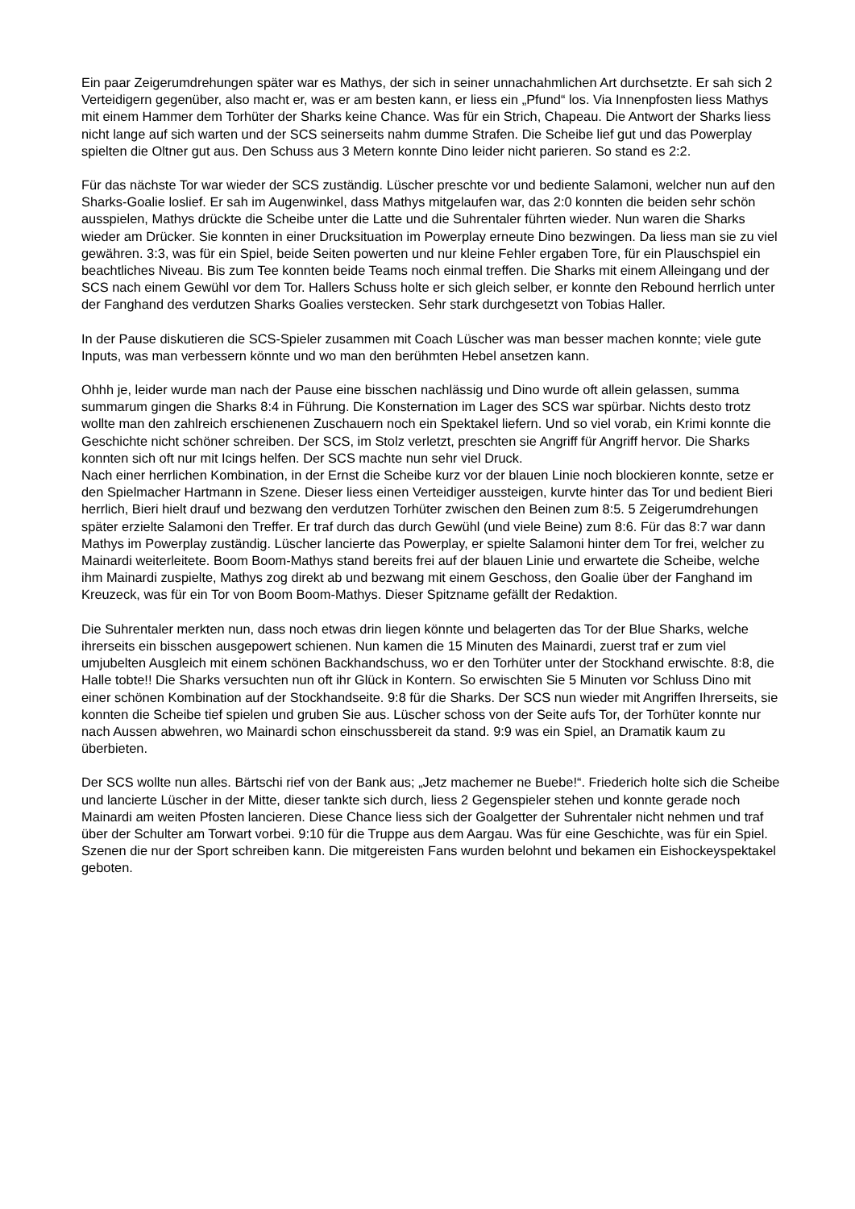Ein paar Zeigerumdrehungen später war es Mathys, der sich in seiner unnachahmlichen Art durchsetzte. Er sah sich 2 Verteidigern gegenüber, also macht er, was er am besten kann, er liess ein „Pfund“ los. Via Innenpfosten liess Mathys mit einem Hammer dem Torhüter der Sharks keine Chance. Was für ein Strich, Chapeau. Die Antwort der Sharks liess nicht lange auf sich warten und der SCS seinerseits nahm dumme Strafen. Die Scheibe lief gut und das Powerplay spielten die Oltner gut aus. Den Schuss aus 3 Metern konnte Dino leider nicht parieren. So stand es 2:2.
Für das nächste Tor war wieder der SCS zuständig. Lüscher preschte vor und bediente Salamoni, welcher nun auf den Sharks-Goalie loslief. Er sah im Augenwinkel, dass Mathys mitgelaufen war, das 2:0 konnten die beiden sehr schön ausspielen, Mathys drückte die Scheibe unter die Latte und die Suhrentaler führten wieder. Nun waren die Sharks wieder am Drücker. Sie konnten in einer Drucksituation im Powerplay erneute Dino bezwingen. Da liess man sie zu viel gewähren. 3:3, was für ein Spiel, beide Seiten powerten und nur kleine Fehler ergaben Tore, für ein Plauschspiel ein beachtliches Niveau. Bis zum Tee konnten beide Teams noch einmal treffen. Die Sharks mit einem Alleingang und der SCS nach einem Gewühl vor dem Tor. Hallers Schuss holte er sich gleich selber, er konnte den Rebound herrlich unter der Fanghand des verdutzen Sharks Goalies verstecken. Sehr stark durchgesetzt von Tobias Haller.
In der Pause diskutieren die SCS-Spieler zusammen mit Coach Lüscher was man besser machen konnte; viele gute Inputs, was man verbessern könnte und wo man den berühmten Hebel ansetzen kann.
Ohhh je, leider wurde man nach der Pause eine bisschen nachlässig und Dino wurde oft allein gelassen, summa summarum gingen die Sharks 8:4 in Führung. Die Konsternation im Lager des SCS war spürbar. Nichts desto trotz wollte man den zahlreich erschienenen Zuschauern noch ein Spektakel liefern. Und so viel vorab, ein Krimi konnte die Geschichte nicht schöner schreiben. Der SCS, im Stolz verletzt, preschten sie Angriff für Angriff hervor. Die Sharks konnten sich oft nur mit Icings helfen. Der SCS machte nun sehr viel Druck.
Nach einer herrlichen Kombination, in der Ernst die Scheibe kurz vor der blauen Linie noch blockieren konnte, setze er den Spielmacher Hartmann in Szene. Dieser liess einen Verteidiger aussteigen, kurvte hinter das Tor und bedient Bieri herrlich, Bieri hielt drauf und bezwang den verdutzen Torhüter zwischen den Beinen zum 8:5. 5 Zeigerumdrehungen später erzielte Salamoni den Treffer. Er traf durch das durch Gewühl (und viele Beine) zum 8:6. Für das 8:7 war dann Mathys im Powerplay zuständig. Lüscher lancierte das Powerplay, er spielte Salamoni hinter dem Tor frei, welcher zu Mainardi weiterleitete. Boom Boom-Mathys stand bereits frei auf der blauen Linie und erwartete die Scheibe, welche ihm Mainardi zuspielte, Mathys zog direkt ab und bezwang mit einem Geschoss, den Goalie über der Fanghand im Kreuzeck, was für ein Tor von Boom Boom-Mathys. Dieser Spitzname gefällt der Redaktion.
Die Suhrentaler merkten nun, dass noch etwas drin liegen könnte und belagerten das Tor der Blue Sharks, welche ihrerseits ein bisschen ausgepowert schienen. Nun kamen die 15 Minuten des Mainardi, zuerst traf er zum viel umjubelten Ausgleich mit einem schönen Backhandschuss, wo er den Torhüter unter der Stockhand erwischte. 8:8, die Halle tobte!! Die Sharks versuchten nun oft ihr Glück in Kontern. So erwischten Sie 5 Minuten vor Schluss Dino mit einer schönen Kombination auf der Stockhandseite. 9:8 für die Sharks. Der SCS nun wieder mit Angriffen Ihrerseits, sie konnten die Scheibe tief spielen und gruben Sie aus. Lüscher schoss von der Seite aufs Tor, der Torhüter konnte nur nach Aussen abwehren, wo Mainardi schon einschussbereit da stand. 9:9 was ein Spiel, an Dramatik kaum zu überbieten.
Der SCS wollte nun alles. Bärtschi rief von der Bank aus; „Jetz machemer ne Buebe!“. Friederich holte sich die Scheibe und lancierte Lüscher in der Mitte, dieser tankte sich durch, liess 2 Gegenspieler stehen und konnte gerade noch Mainardi am weiten Pfosten lancieren. Diese Chance liess sich der Goalgetter der Suhrentaler nicht nehmen und traf über der Schulter am Torwart vorbei. 9:10 für die Truppe aus dem Aargau. Was für eine Geschichte, was für ein Spiel. Szenen die nur der Sport schreiben kann. Die mitgereisten Fans wurden belohnt und bekamen ein Eishockeyspektakel geboten.